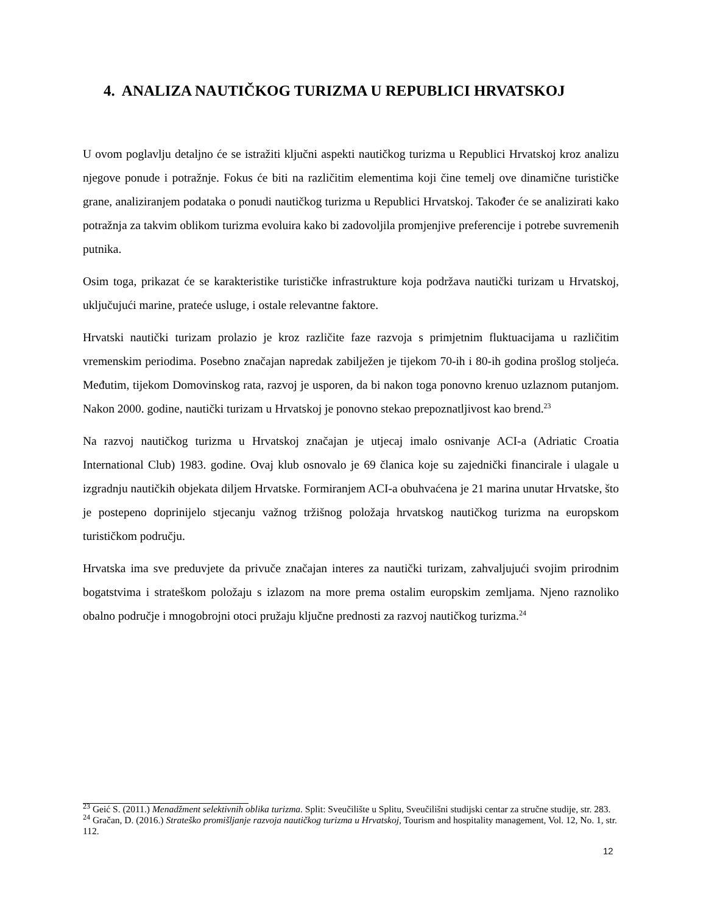4. ANALIZA NAUTIČKOG TURIZMA U REPUBLICI HRVATSKOJ
U ovom poglavlju detaljno će se istražiti ključni aspekti nautičkog turizma u Republici Hrvatskoj kroz analizu njegove ponude i potražnje. Fokus će biti na različitim elementima koji čine temelj ove dinamične turističke grane, analiziranjem podataka o ponudi nautičkog turizma u Republici Hrvatskoj. Također će se analizirati kako potražnja za takvim oblikom turizma evoluira kako bi zadovoljila promjenjive preferencije i potrebe suvremenih putnika.
Osim toga, prikazat će se karakteristike turističke infrastrukture koja podržava nautički turizam u Hrvatskoj, uključujući marine, prateće usluge, i ostale relevantne faktore.
Hrvatski nautički turizam prolazio je kroz različite faze razvoja s primjetnim fluktuacijama u različitim vremenskim periodima. Posebno značajan napredak zabilježen je tijekom 70-ih i 80-ih godina prošlog stoljeća. Međutim, tijekom Domovinskog rata, razvoj je usporen, da bi nakon toga ponovno krenuo uzlaznom putanjom. Nakon 2000. godine, nautički turizam u Hrvatskoj je ponovno stekao prepoznatljivost kao brend.<sup>23</sup>
Na razvoj nautičkog turizma u Hrvatskoj značajan je utjecaj imalo osnivanje ACI-a (Adriatic Croatia International Club) 1983. godine. Ovaj klub osnovalo je 69 članica koje su zajednički financirale i ulagale u izgradnju nautičkih objekata diljem Hrvatske. Formiranjem ACI-a obuhvaćena je 21 marina unutar Hrvatske, što je postepeno doprinijelo stjecanju važnog tržišnog položaja hrvatskog nautičkog turizma na europskom turističkom području.
Hrvatska ima sve preduvjete da privuče značajan interes za nautički turizam, zahvaljujući svojim prirodnim bogatstvima i strateškom položaju s izlazom na more prema ostalim europskim zemljama. Njeno raznoliko obalno područje i mnogobrojni otoci pružaju ključne prednosti za razvoj nautičkog turizma.<sup>24</sup>
<sup>23</sup> Geić S. (2011.) Menadžment selektivnih oblika turizma. Split: Sveučilište u Splitu, Sveučilišni studijski centar za stručne studije, str. 283.
<sup>24</sup> Gračan, D. (2016.) Strateško promišljanje razvoja nautičkog turizma u Hrvatskoj, Tourism and hospitality management, Vol. 12, No. 1, str. 112.
12